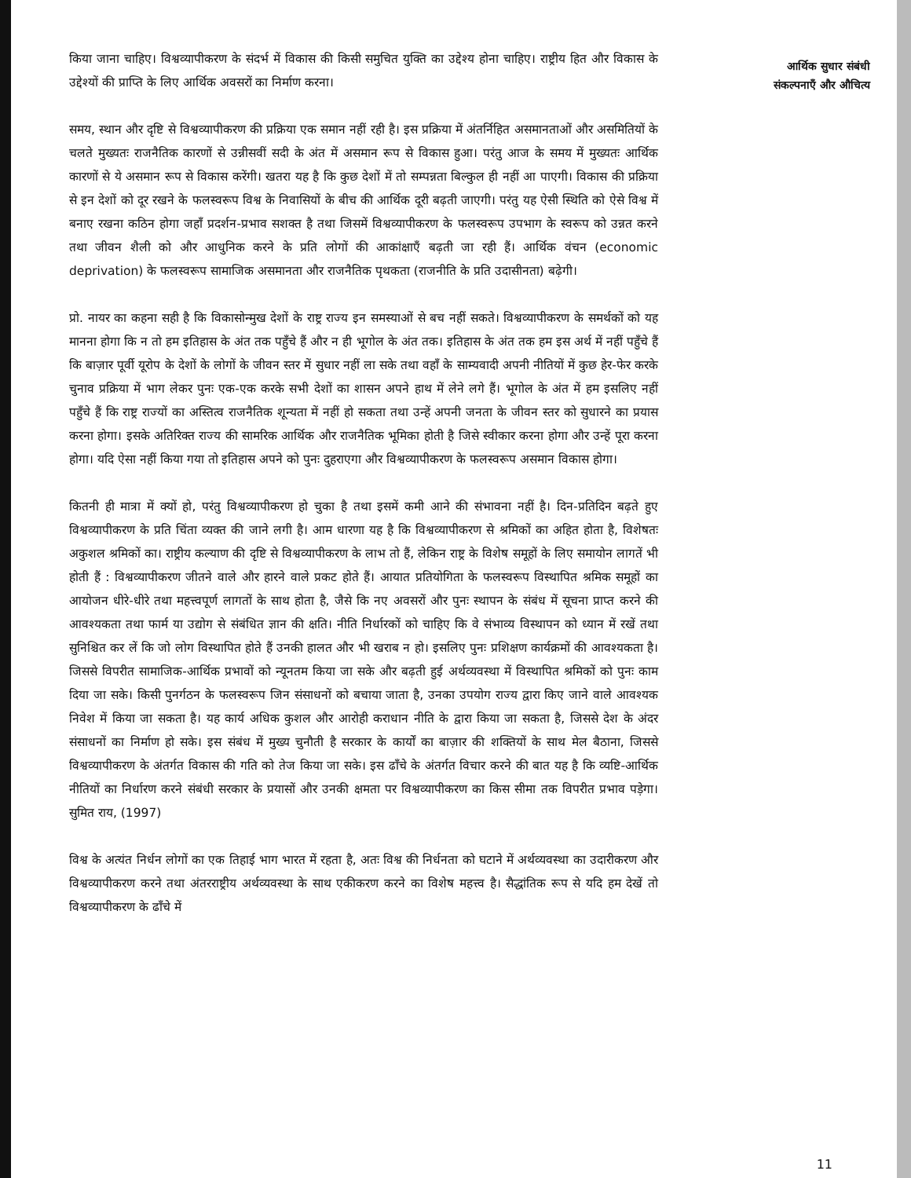किया जाना चाहिए। विश्वव्यापीकरण के संदर्भ में विकास की किसी समुचित युक्ति का उद्देश्य होना चाहिए। राष्ट्रीय हित और विकास के उद्देश्यों की प्राप्ति के लिए आर्थिक अवसरों का निर्माण करना।
समय, स्थान और दृष्टि से विश्वव्यापीकरण की प्रक्रिया एक समान नहीं रही है। इस प्रक्रिया में अंतर्निहित असमानताओं और असमितियों के चलते मुख्यतः राजनैतिक कारणों से उन्नीसवीं सदी के अंत में असमान रूप से विकास हुआ। परंतु आज के समय में मुख्यतः आर्थिक कारणों से ये असमान रूप से विकास करेंगी। खतरा यह है कि कुछ देशों में तो सम्पन्नता बिल्कुल ही नहीं आ पाएगी। विकास की प्रक्रिया से इन देशों को दूर रखने के फलस्वरूप विश्व के निवासियों के बीच की आर्थिक दूरी बढ़ती जाएगी। परंतु यह ऐसी स्थिति को ऐसे विश्व में बनाए रखना कठिन होगा जहाँ प्रदर्शन-प्रभाव सशक्त है तथा जिसमें विश्वव्यापीकरण के फलस्वरूप उपभाग के स्वरूप को उन्नत करने तथा जीवन शैली को और आधुनिक करने के प्रति लोगों की आकांक्षाएँ बढ़ती जा रही हैं। आर्थिक वंचन (economic deprivation) के फलस्वरूप सामाजिक असमानता और राजनैतिक पृथकता (राजनीति के प्रति उदासीनता) बढ़ेगी।
प्रो. नायर का कहना सही है कि विकासोन्मुख देशों के राष्ट्र राज्य इन समस्याओं से बच नहीं सकते। विश्वव्यापीकरण के समर्थकों को यह मानना होगा कि न तो हम इतिहास के अंत तक पहुँचे हैं और न ही भूगोल के अंत तक। इतिहास के अंत तक हम इस अर्थ में नहीं पहुँचे हैं कि बाज़ार पूर्वी यूरोप के देशों के लोगों के जीवन स्तर में सुधार नहीं ला सके तथा वहाँ के साम्यवादी अपनी नीतियों में कुछ हेर-फेर करके चुनाव प्रक्रिया में भाग लेकर पुनः एक-एक करके सभी देशों का शासन अपने हाथ में लेने लगे हैं। भूगोल के अंत में हम इसलिए नहीं पहुँचे हैं कि राष्ट्र राज्यों का अस्तित्व राजनैतिक शून्यता में नहीं हो सकता तथा उन्हें अपनी जनता के जीवन स्तर को सुधारने का प्रयास करना होगा। इसके अतिरिक्त राज्य की सामरिक आर्थिक और राजनैतिक भूमिका होती है जिसे स्वीकार करना होगा और उन्हें पूरा करना होगा। यदि ऐसा नहीं किया गया तो इतिहास अपने को पुनः दुहराएगा और विश्वव्यापीकरण के फलस्वरूप असमान विकास होगा।
कितनी ही मात्रा में क्यों हो, परंतु विश्वव्यापीकरण हो चुका है तथा इसमें कमी आने की संभावना नहीं है। दिन-प्रतिदिन बढ़ते हुए विश्वव्यापीकरण के प्रति चिंता व्यक्त की जाने लगी है। आम धारणा यह है कि विश्वव्यापीकरण से श्रमिकों का अहित होता है, विशेषतः अकुशल श्रमिकों का। राष्ट्रीय कल्याण की दृष्टि से विश्वव्यापीकरण के लाभ तो हैं, लेकिन राष्ट्र के विशेष समूहों के लिए समायोन लागतें भी होती हैं : विश्वव्यापीकरण जीतने वाले और हारने वाले प्रकट होते हैं। आयात प्रतियोगिता के फलस्वरूप विस्थापित श्रमिक समूहों का आयोजन धीरे-धीरे तथा महत्त्वपूर्ण लागतों के साथ होता है, जैसे कि नए अवसरों और पुनः स्थापन के संबंध में सूचना प्राप्त करने की आवश्यकता तथा फार्म या उद्योग से संबंधित ज्ञान की क्षति। नीति निर्धारकों को चाहिए कि वे संभाव्य विस्थापन को ध्यान में रखें तथा सुनिश्चित कर लें कि जो लोग विस्थापित होते हैं उनकी हालत और भी खराब न हो। इसलिए पुनः प्रशिक्षण कार्यक्रमों की आवश्यकता है। जिससे विपरीत सामाजिक-आर्थिक प्रभावों को न्यूनतम किया जा सके और बढ़ती हुई अर्थव्यवस्था में विस्थापित श्रमिकों को पुनः काम दिया जा सके। किसी पुनर्गठन के फलस्वरूप जिन संसाधनों को बचाया जाता है, उनका उपयोग राज्य द्वारा किए जाने वाले आवश्यक निवेश में किया जा सकता है। यह कार्य अधिक कुशल और आरोही कराधान नीति के द्वारा किया जा सकता है, जिससे देश के अंदर संसाधनों का निर्माण हो सके। इस संबंध में मुख्य चुनौती है सरकार के कार्यों का बाज़ार की शक्तियों के साथ मेल बैठाना, जिससे विश्वव्यापीकरण के अंतर्गत विकास की गति को तेज किया जा सके। इस ढाँचे के अंतर्गत विचार करने की बात यह है कि व्यष्टि-आर्थिक नीतियों का निर्धारण करने संबंधी सरकार के प्रयासों और उनकी क्षमता पर विश्वव्यापीकरण का किस सीमा तक विपरीत प्रभाव पड़ेगा। सुमित राय, (1997)
विश्व के अत्यंत निर्धन लोगों का एक तिहाई भाग भारत में रहता है, अतः विश्व की निर्धनता को घटाने में अर्थव्यवस्था का उदारीकरण और विश्वव्यापीकरण करने तथा अंतरराष्ट्रीय अर्थव्यवस्था के साथ एकीकरण करने का विशेष महत्त्व है। सैद्धांतिक रूप से यदि हम देखें तो विश्वव्यापीकरण के ढाँचे में
आर्थिक सुधार संबंधी
संकल्पनाएँ और औचित्य
11